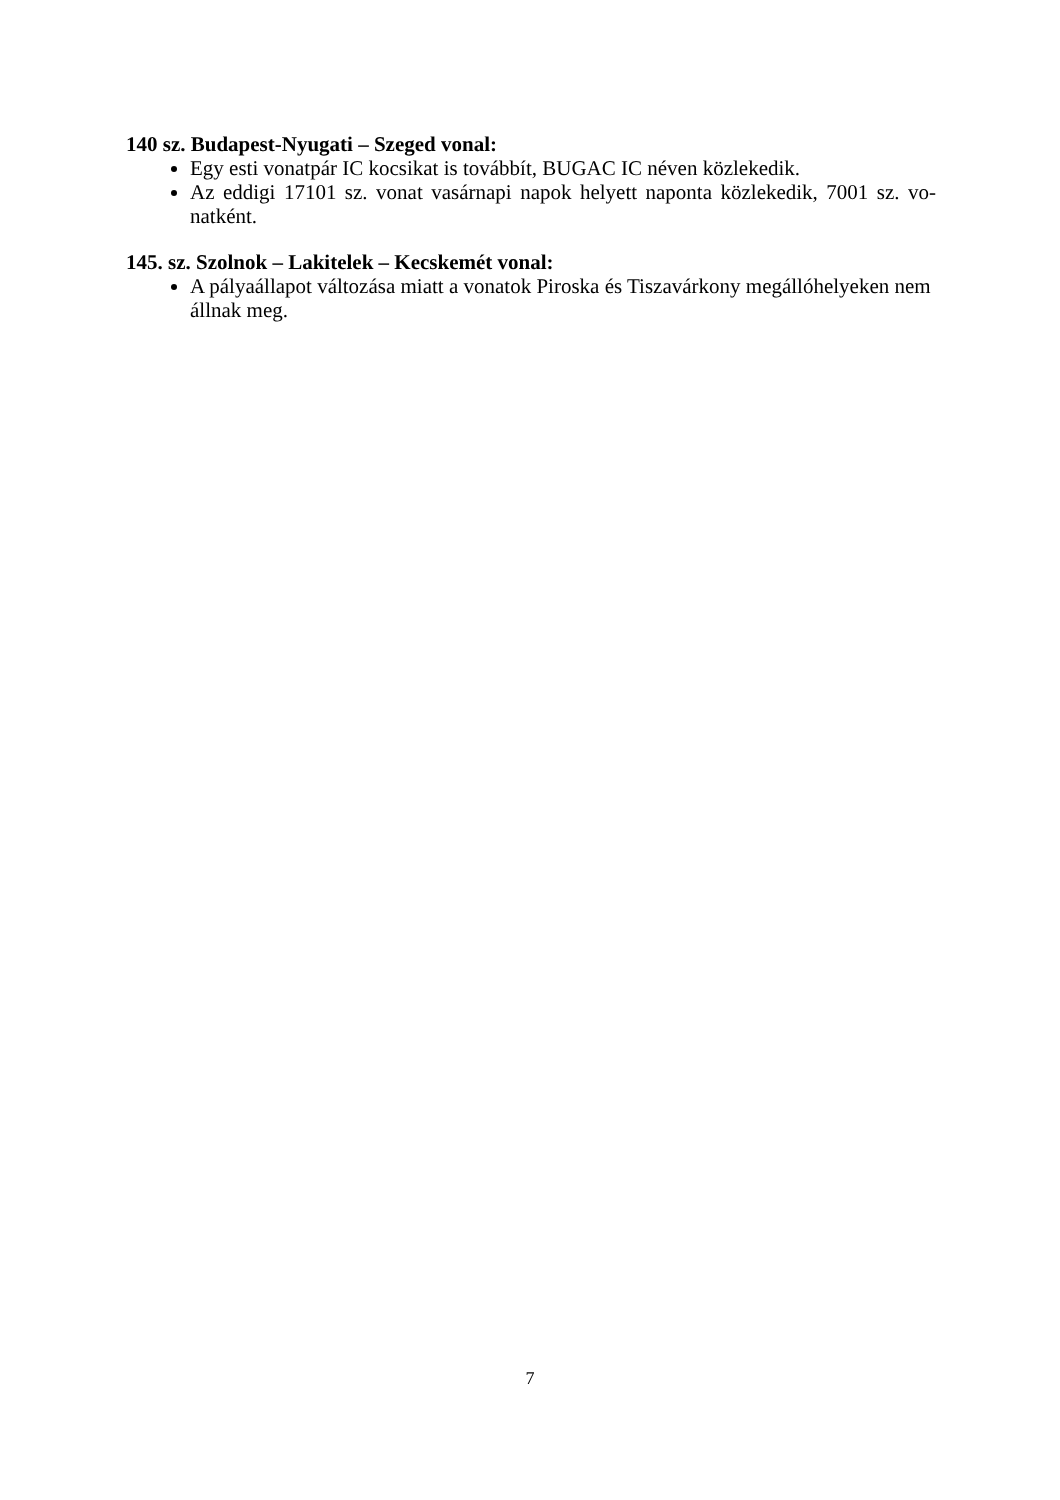140 sz. Budapest-Nyugati – Szeged vonal:
Egy esti vonatpár IC kocsikat is továbbít, BUGAC IC néven közlekedik.
Az eddigi 17101 sz. vonat vasárnapi napok helyett naponta közlekedik, 7001 sz. vo-natként.
145. sz. Szolnok – Lakitelek – Kecskemét vonal:
A pályaállapot változása miatt a vonatok Piroska és Tiszavárkony megállóhelyeken nem állnak meg.
7